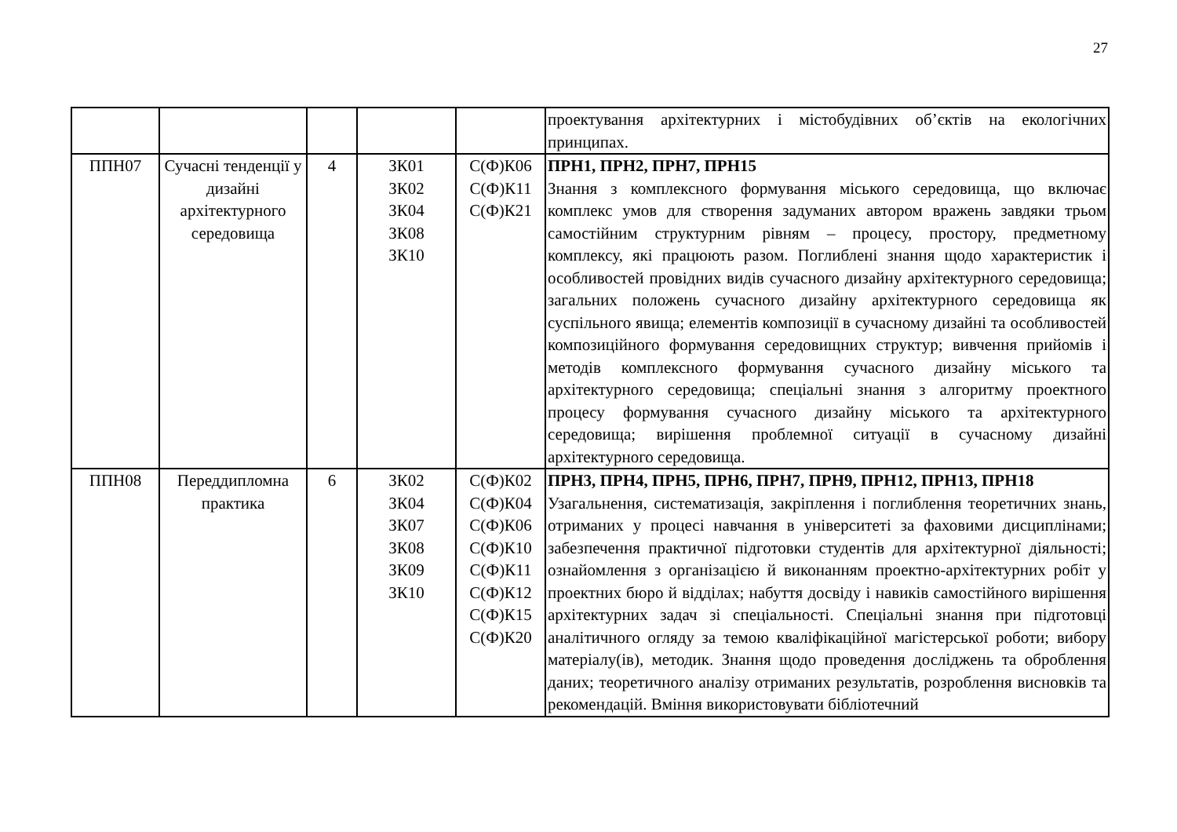27
| | | | | | проектування архітектурних і містобудівних об’єктів на екологічних принципах. |
| ППН07 | Сучасні тенденції у дизайні архітектурного середовища | 4 | ЗК01 ЗК02 ЗК04 ЗК08 ЗК10 | С(Ф)К06 С(Ф)К11 С(Ф)К21 | ПРН1, ПРН2, ПРН7, ПРН15 Знання з комплексного формування міського середовища, що включає комплекс умов для створення задуманих автором вражень завдяки трьом самостійним структурним рівням – процесу, простору, предметному комплексу, які працюють разом. Поглиблені знання щодо характеристик і особливостей провідних видів сучасного дизайну архітектурного середовища; загальних положень сучасного дизайну архітектурного середовища як суспільного явища; елементів композиції в сучасному дизайні та особливостей композиційного формування середовищних структур; вивчення прийомів і методів комплексного формування сучасного дизайну міського та архітектурного середовища; спеціальні знання з алгоритму проектного процесу формування сучасного дизайну міського та архітектурного середовища; вирішення проблемної ситуації в сучасному дизайні архітектурного середовища. |
| ППН08 | Переддипломна практика | 6 | ЗК02 ЗК04 ЗК07 ЗК08 ЗК09 ЗК10 | С(Ф)К02 С(Ф)К04 С(Ф)К06 С(Ф)К10 С(Ф)К11 С(Ф)К12 С(Ф)К15 С(Ф)К20 | ПРН3, ПРН4, ПРН5, ПРН6, ПРН7, ПРН9, ПРН12, ПРН13, ПРН18 Узагальнення, систематизація, закріплення і поглиблення теоретичних знань, отриманих у процесі навчання в університеті за фаховими дисциплінами; забезпечення практичної підготовки студентів для архітектурної діяльності; ознайомлення з організацією й виконанням проектно-архітектурних робіт у проектних бюро й відділах; набуття досвіду і навиків самостійного вирішення архітектурних задач зі спеціальності. Спеціальні знання при підготовці аналітичного огляду за темою кваліфікаційної магістерської роботи; вибору матеріалу(ів), методик. Знання щодо проведення досліджень та оброблення даних; теоретичного аналізу отриманих результатів, розроблення висновків та рекомендацій. Вміння використовувати бібліотечний |